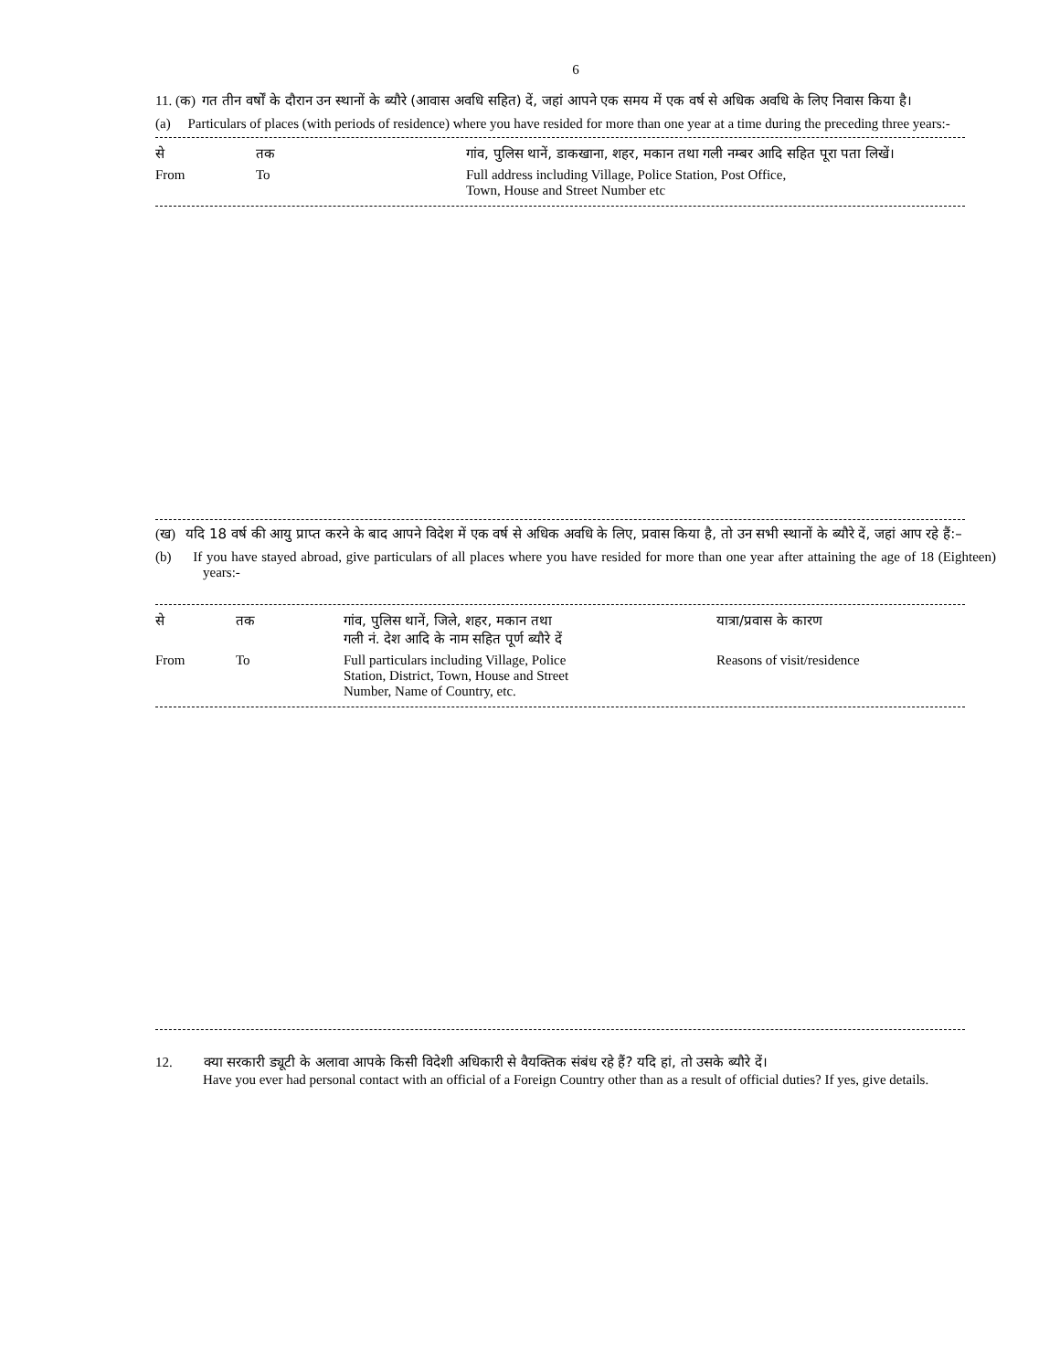6
11. (क) गत तीन वर्षों के दौरान उन स्थानों के ब्यौरे (आवास अवधि सहित) दें, जहां आपने एक समय में एक वर्ष से अधिक अवधि के लिए निवास किया है।
(a) Particulars of places (with periods of residence) where you have resided for more than one year at a time during the preceding three years:-
| से | तक | गांव, पुलिस थानें, डाकखाना, शहर, मकान तथा गली नम्बर आदि सहित पूरा पता लिखें। |
| From | To | Full address including Village, Police Station, Post Office, Town, House and Street Number etc |
(ख) यदि 18 वर्ष की आयु प्राप्त करने के बाद आपने विदेश में एक वर्ष से अधिक अवधि के लिए, प्रवास किया है, तो उन सभी स्थानों के ब्यौरे दें, जहां आप रहे हैं:–
(b) If you have stayed abroad, give particulars of all places where you have resided for more than one year after attaining the age of 18 (Eighteen) years:-
| से | तक | गांव, पुलिस थानें, जिले, शहर, मकान तथा गली नं. देश आदि के नाम सहित पूर्ण ब्यौरे दें | यात्रा/प्रवास के कारण |
| From | To | Full particulars including Village, Police Station, District, Town, House and Street Number, Name of Country, etc. | Reasons of visit/residence |
12. क्या सरकारी ड्यूटी के अलावा आपके किसी विदेशी अधिकारी से वैयक्तिक संबंध रहे हैं? यदि हां, तो उसके ब्यौरे दें।
Have you ever had personal contact with an official of a Foreign Country other than as a result of official duties? If yes, give details.